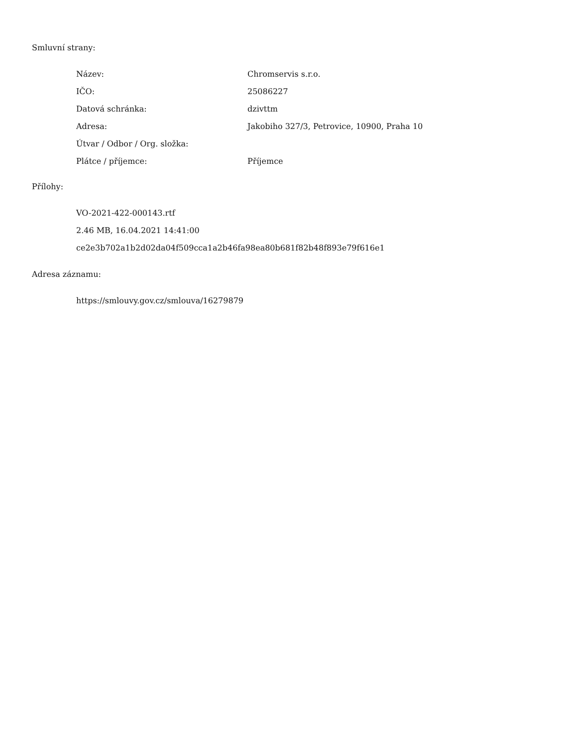Smluvní strany:
| Název: | Chromservis s.r.o. |
| IČO: | 25086227 |
| Datová schránka: | dzivttm |
| Adresa: | Jakobiho 327/3, Petrovice, 10900, Praha 10 |
| Útvar / Odbor / Org. složka: | |
| Plátce / příjemce: | Příjemce |
Přílohy:
VO-2021-422-000143.rtf
2.46 MB, 16.04.2021 14:41:00
ce2e3b702a1b2d02da04f509cca1a2b46fa98ea80b681f82b48f893e79f616e1
Adresa záznamu:
https://smlouvy.gov.cz/smlouva/16279879